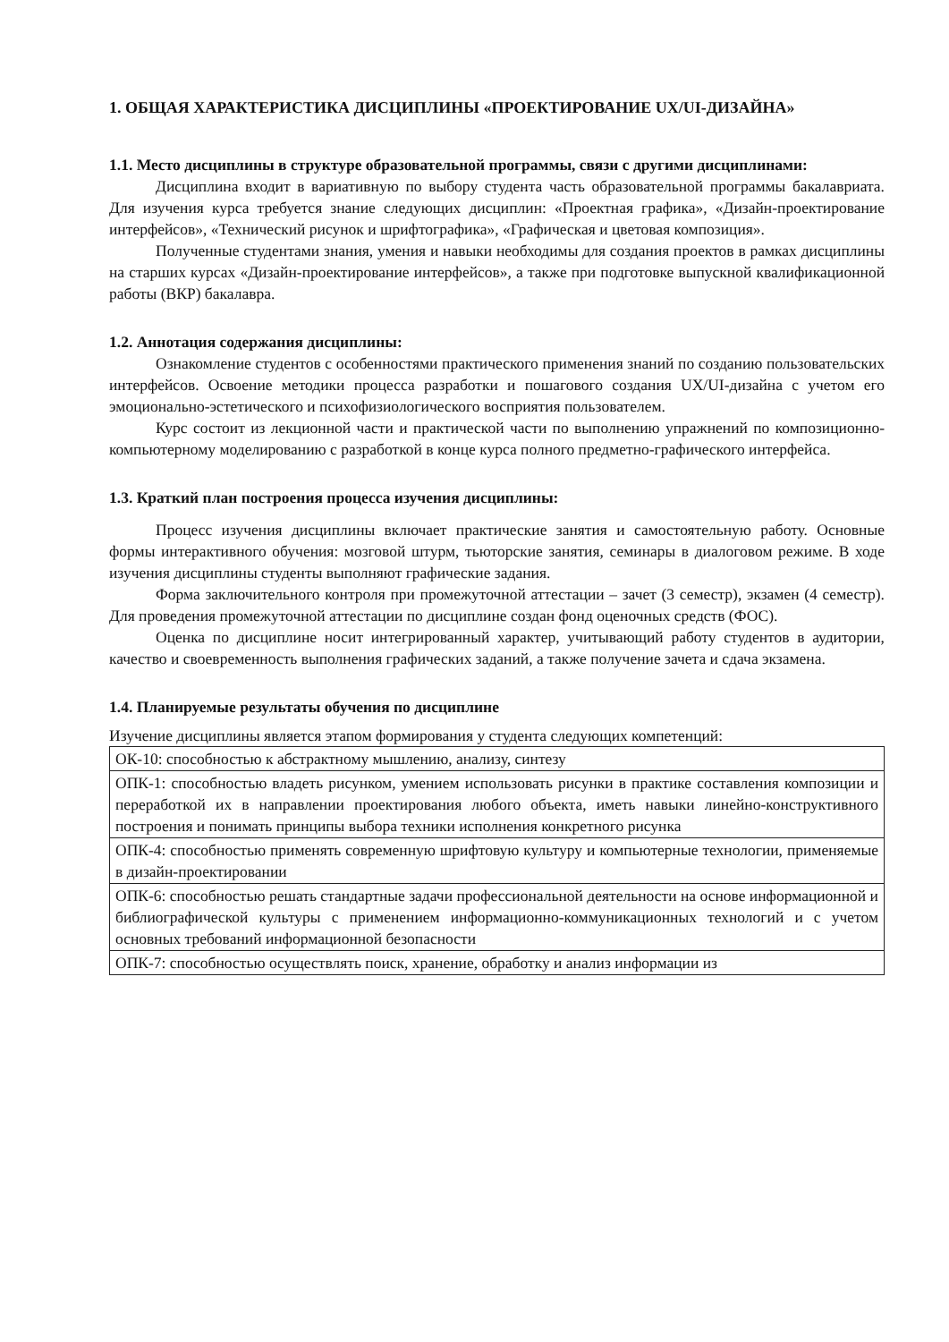1. ОБЩАЯ ХАРАКТЕРИСТИКА ДИСЦИПЛИНЫ «ПРОЕКТИРОВАНИЕ UX/UI-ДИЗАЙНА»
1.1. Место дисциплины в структуре образовательной программы, связи с другими дисциплинами:
Дисциплина входит в вариативную по выбору студента часть образовательной программы бакалавриата. Для изучения курса требуется знание следующих дисциплин: «Проектная графика», «Дизайн-проектирование интерфейсов», «Технический рисунок и шрифтографика», «Графическая и цветовая композиция».
Полученные студентами знания, умения и навыки необходимы для создания проектов в рамках дисциплины на старших курсах «Дизайн-проектирование интерфейсов», а также при подготовке выпускной квалификационной работы (ВКР) бакалавра.
1.2. Аннотация содержания дисциплины:
Ознакомление студентов с особенностями практического применения знаний по созданию пользовательских интерфейсов. Освоение методики процесса разработки и пошагового создания UX/UI-дизайна с учетом его эмоционально-эстетического и психофизиологического восприятия пользователем.
Курс состоит из лекционной части и практической части по выполнению упражнений по композиционно-компьютерному моделированию с разработкой в конце курса полного предметно-графического интерфейса.
1.3. Краткий план построения процесса изучения дисциплины:
Процесс изучения дисциплины включает практические занятия и самостоятельную работу. Основные формы интерактивного обучения: мозговой штурм, тьюторские занятия, семинары в диалоговом режиме. В ходе изучения дисциплины студенты выполняют графические задания.
Форма заключительного контроля при промежуточной аттестации – зачет (3 семестр), экзамен (4 семестр). Для проведения промежуточной аттестации по дисциплине создан фонд оценочных средств (ФОС).
Оценка по дисциплине носит интегрированный характер, учитывающий работу студентов в аудитории, качество и своевременность выполнения графических заданий, а также получение зачета и сдача экзамена.
1.4. Планируемые результаты обучения по дисциплине
Изучение дисциплины является этапом формирования у студента следующих компетенций:
| ОК-10: способностью к абстрактному мышлению, анализу, синтезу |
| ОПК-1: способностью владеть рисунком, умением использовать рисунки в практике составления композиции и переработкой их в направлении проектирования любого объекта, иметь навыки линейно-конструктивного построения и понимать принципы выбора техники исполнения конкретного рисунка |
| ОПК-4: способностью применять современную шрифтовую культуру и компьютерные технологии, применяемые в дизайн-проектировании |
| ОПК-6: способностью решать стандартные задачи профессиональной деятельности на основе информационной и библиографической культуры с применением информационно-коммуникационных технологий и с учетом основных требований информационной безопасности |
| ОПК-7: способностью осуществлять поиск, хранение, обработку и анализ информации из |